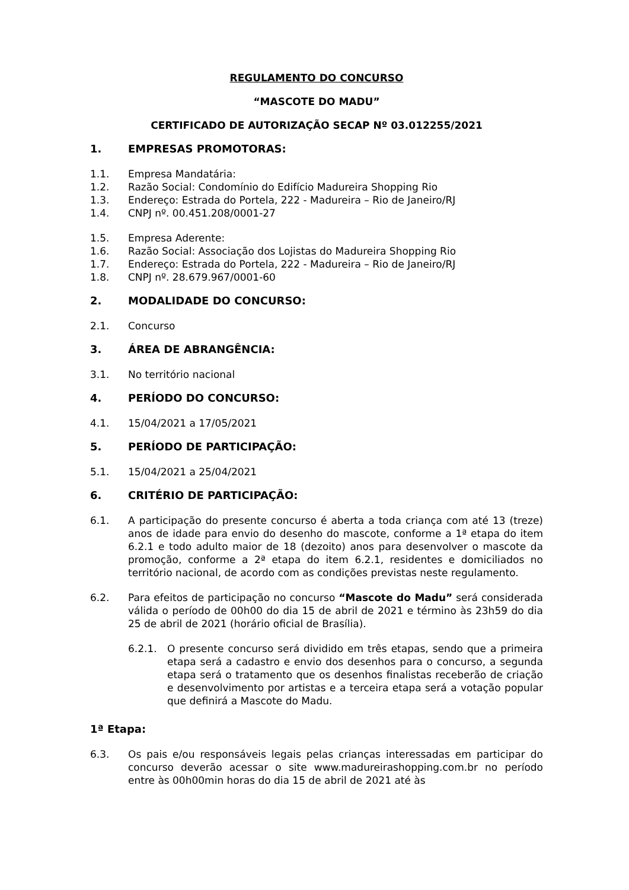REGULAMENTO DO CONCURSO
“MASCOTE DO MADU”
CERTIFICADO DE AUTORIZAÇÃO SECAP Nº 03.012255/2021
1. EMPRESAS PROMOTORAS:
1.1. Empresa Mandatária:
1.2. Razão Social: Condomínio do Edifício Madureira Shopping Rio
1.3. Endereço: Estrada do Portela, 222 - Madureira – Rio de Janeiro/RJ
1.4. CNPJ nº. 00.451.208/0001-27
1.5. Empresa Aderente:
1.6. Razão Social: Associação dos Lojistas do Madureira Shopping Rio
1.7. Endereço: Estrada do Portela, 222 - Madureira – Rio de Janeiro/RJ
1.8. CNPJ nº. 28.679.967/0001-60
2. MODALIDADE DO CONCURSO:
2.1. Concurso
3. ÁREA DE ABRANGÊNCIA:
3.1. No território nacional
4. PERÍODO DO CONCURSO:
4.1. 15/04/2021 a 17/05/2021
5. PERÍODO DE PARTICIPAÇÃO:
5.1. 15/04/2021 a 25/04/2021
6. CRITÉRIO DE PARTICIPAÇÃO:
6.1. A participação do presente concurso é aberta a toda criança com até 13 (treze) anos de idade para envio do desenho do mascote, conforme a 1ª etapa do item 6.2.1 e todo adulto maior de 18 (dezoito) anos para desenvolver o mascote da promoção, conforme a 2ª etapa do item 6.2.1, residentes e domiciliados no território nacional, de acordo com as condições previstas neste regulamento.
6.2. Para efeitos de participação no concurso “Mascote do Madu” será considerada válida o período de 00h00 do dia 15 de abril de 2021 e término às 23h59 do dia 25 de abril de 2021 (horário oficial de Brasília).
6.2.1. O presente concurso será dividido em três etapas, sendo que a primeira etapa será a cadastro e envio dos desenhos para o concurso, a segunda etapa será o tratamento que os desenhos finalistas receberão de criação e desenvolvimento por artistas e a terceira etapa será a votação popular que definirá a Mascote do Madu.
1ª Etapa:
6.3. Os pais e/ou responsáveis legais pelas crianças interessadas em participar do concurso deverão acessar o site www.madureirashopping.com.br no período entre às 00h00min horas do dia 15 de abril de 2021 até às